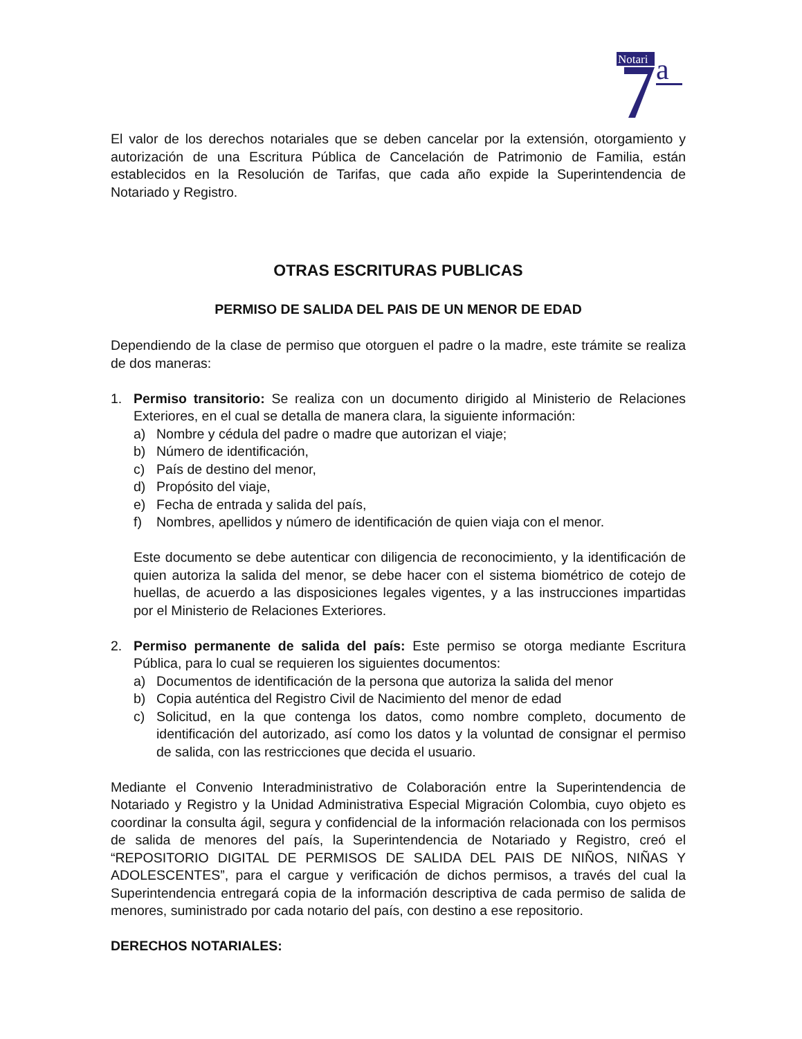Notari
a
El valor de los derechos notariales que se deben cancelar por la extensión, otorgamiento y autorización de una Escritura Pública de Cancelación de Patrimonio de Familia, están establecidos en la Resolución de Tarifas, que cada año expide la Superintendencia de Notariado y Registro.
OTRAS ESCRITURAS PUBLICAS
PERMISO DE SALIDA DEL PAIS DE UN MENOR DE EDAD
Dependiendo de la clase de permiso que otorguen el padre o la madre, este trámite se realiza de dos maneras:
1. Permiso transitorio: Se realiza con un documento dirigido al Ministerio de Relaciones Exteriores, en el cual se detalla de manera clara, la siguiente información:
a) Nombre y cédula del padre o madre que autorizan el viaje;
b) Número de identificación,
c) País de destino del menor,
d) Propósito del viaje,
e) Fecha de entrada y salida del país,
f) Nombres, apellidos y número de identificación de quien viaja con el menor.
Este documento se debe autenticar con diligencia de reconocimiento, y la identificación de quien autoriza la salida del menor, se debe hacer con el sistema biométrico de cotejo de huellas, de acuerdo a las disposiciones legales vigentes, y a las instrucciones impartidas por el Ministerio de Relaciones Exteriores.
2. Permiso permanente de salida del país: Este permiso se otorga mediante Escritura Pública, para lo cual se requieren los siguientes documentos:
a) Documentos de identificación de la persona que autoriza la salida del menor
b) Copia auténtica del Registro Civil de Nacimiento del menor de edad
c) Solicitud, en la que contenga los datos, como nombre completo, documento de identificación del autorizado, así como los datos y la voluntad de consignar el permiso de salida, con las restricciones que decida el usuario.
Mediante el Convenio Interadministrativo de Colaboración entre la Superintendencia de Notariado y Registro y la Unidad Administrativa Especial Migración Colombia, cuyo objeto es coordinar la consulta ágil, segura y confidencial de la información relacionada con los permisos de salida de menores del país, la Superintendencia de Notariado y Registro, creó el “REPOSITORIO DIGITAL DE PERMISOS DE SALIDA DEL PAIS DE NIÑOS, NIÑAS Y ADOLESCENTES”, para el cargue y verificación de dichos permisos, a través del cual la Superintendencia entregará copia de la información descriptiva de cada permiso de salida de menores, suministrado por cada notario del país, con destino a ese repositorio.
DERECHOS NOTARIALES: